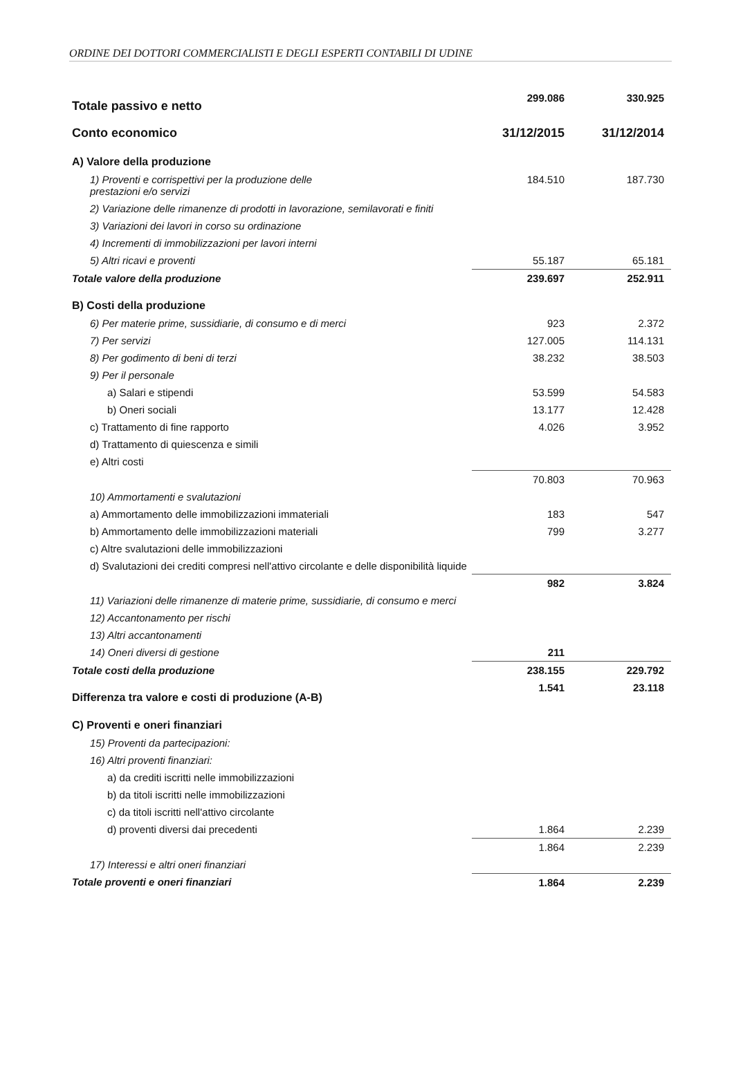ORDINE DEI DOTTORI COMMERCIALISTI E DEGLI ESPERTI CONTABILI DI UDINE
| Totale passivo e netto | 299.086 | 330.925 |
| Conto economico | 31/12/2015 | 31/12/2014 |
| A) Valore della produzione | | |
| 1) Proventi e corrispettivi per la produzione delle prestazioni e/o servizi | 184.510 | 187.730 |
| 2) Variazione delle rimanenze di prodotti in lavorazione, semilavorati e finiti | | |
| 3) Variazioni dei lavori in corso su ordinazione | | |
| 4) Incrementi di immobilizzazioni per lavori interni | | |
| 5) Altri ricavi e proventi | 55.187 | 65.181 |
| Totale valore della produzione | 239.697 | 252.911 |
| B) Costi della produzione | | |
| 6) Per materie prime, sussidiarie, di consumo e di merci | 923 | 2.372 |
| 7) Per servizi | 127.005 | 114.131 |
| 8) Per godimento di beni di terzi | 38.232 | 38.503 |
| 9) Per il personale | | |
| a) Salari e stipendi | 53.599 | 54.583 |
| b) Oneri sociali | 13.177 | 12.428 |
| c) Trattamento di fine rapporto | 4.026 | 3.952 |
| d) Trattamento di quiescenza e simili | | |
| e) Altri costi | | |
| | 70.803 | 70.963 |
| 10) Ammortamenti e svalutazioni | | |
| a) Ammortamento delle immobilizzazioni immateriali | 183 | 547 |
| b) Ammortamento delle immobilizzazioni materiali | 799 | 3.277 |
| c) Altre svalutazioni delle immobilizzazioni | | |
| d) Svalutazioni dei crediti compresi nell'attivo circolante e delle disponibilità liquide | | |
| | 982 | 3.824 |
| 11) Variazioni delle rimanenze di materie prime, sussidiarie, di consumo e merci | | |
| 12) Accantonamento per rischi | | |
| 13) Altri accantonamenti | | |
| 14) Oneri diversi di gestione | 211 | |
| Totale costi della produzione | 238.155 | 229.792 |
| Differenza tra valore e costi di produzione (A-B) | 1.541 | 23.118 |
| C) Proventi e oneri finanziari | | |
| 15) Proventi da partecipazioni: | | |
| 16) Altri proventi finanziari: | | |
| a) da crediti iscritti nelle immobilizzazioni | | |
| b) da titoli iscritti nelle immobilizzazioni | | |
| c) da titoli iscritti nell'attivo circolante | | |
| d) proventi diversi dai precedenti | 1.864 | 2.239 |
| | 1.864 | 2.239 |
| 17) Interessi e altri oneri finanziari | | |
| Totale proventi e oneri finanziari | 1.864 | 2.239 |